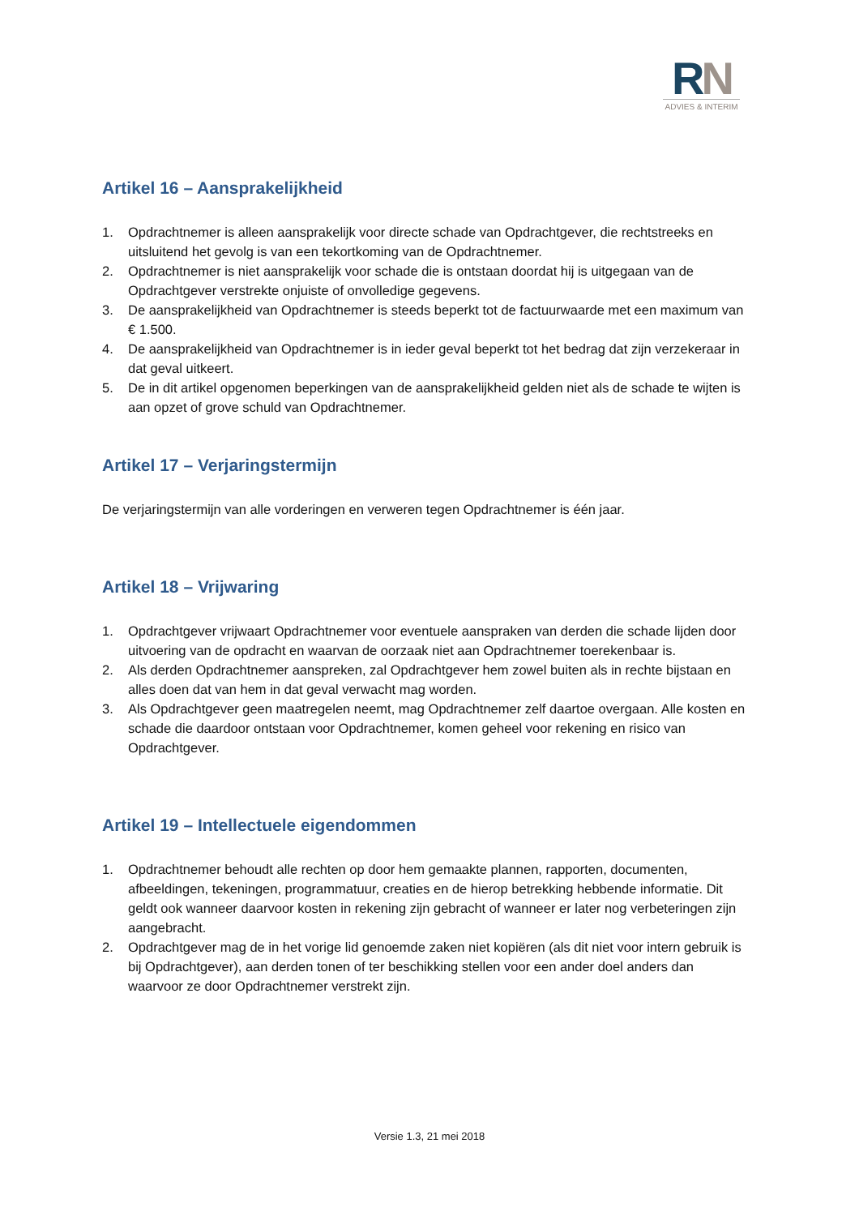RN
ADVIES & INTERIM
Artikel 16 – Aansprakelijkheid
1. Opdrachtnemer is alleen aansprakelijk voor directe schade van Opdrachtgever, die rechtstreeks en uitsluitend het gevolg is van een tekortkoming van de Opdrachtnemer.
2. Opdrachtnemer is niet aansprakelijk voor schade die is ontstaan doordat hij is uitgegaan van de Opdrachtgever verstrekte onjuiste of onvolledige gegevens.
3. De aansprakelijkheid van Opdrachtnemer is steeds beperkt tot de factuurwaarde met een maximum van € 1.500.
4. De aansprakelijkheid van Opdrachtnemer is in ieder geval beperkt tot het bedrag dat zijn verzekeraar in dat geval uitkeert.
5. De in dit artikel opgenomen beperkingen van de aansprakelijkheid gelden niet als de schade te wijten is aan opzet of grove schuld van Opdrachtnemer.
Artikel 17 – Verjaringstermijn
De verjaringstermijn van alle vorderingen en verweren tegen Opdrachtnemer is één jaar.
Artikel 18 – Vrijwaring
1. Opdrachtgever vrijwaart Opdrachtnemer voor eventuele aanspraken van derden die schade lijden door uitvoering van de opdracht en waarvan de oorzaak niet aan Opdrachtnemer toerekenbaar is.
2. Als derden Opdrachtnemer aanspreken, zal Opdrachtgever hem zowel buiten als in rechte bijstaan en alles doen dat van hem in dat geval verwacht mag worden.
3. Als Opdrachtgever geen maatregelen neemt, mag Opdrachtnemer zelf daartoe overgaan. Alle kosten en schade die daardoor ontstaan voor Opdrachtnemer, komen geheel voor rekening en risico van Opdrachtgever.
Artikel 19 – Intellectuele eigendommen
1. Opdrachtnemer behoudt alle rechten op door hem gemaakte plannen, rapporten, documenten, afbeeldingen, tekeningen, programmatuur, creaties en de hierop betrekking hebbende informatie. Dit geldt ook wanneer daarvoor kosten in rekening zijn gebracht of wanneer er later nog verbeteringen zijn aangebracht.
2. Opdrachtgever mag de in het vorige lid genoemde zaken niet kopiëren (als dit niet voor intern gebruik is bij Opdrachtgever), aan derden tonen of ter beschikking stellen voor een ander doel anders dan waarvoor ze door Opdrachtnemer verstrekt zijn.
Versie 1.3, 21 mei 2018